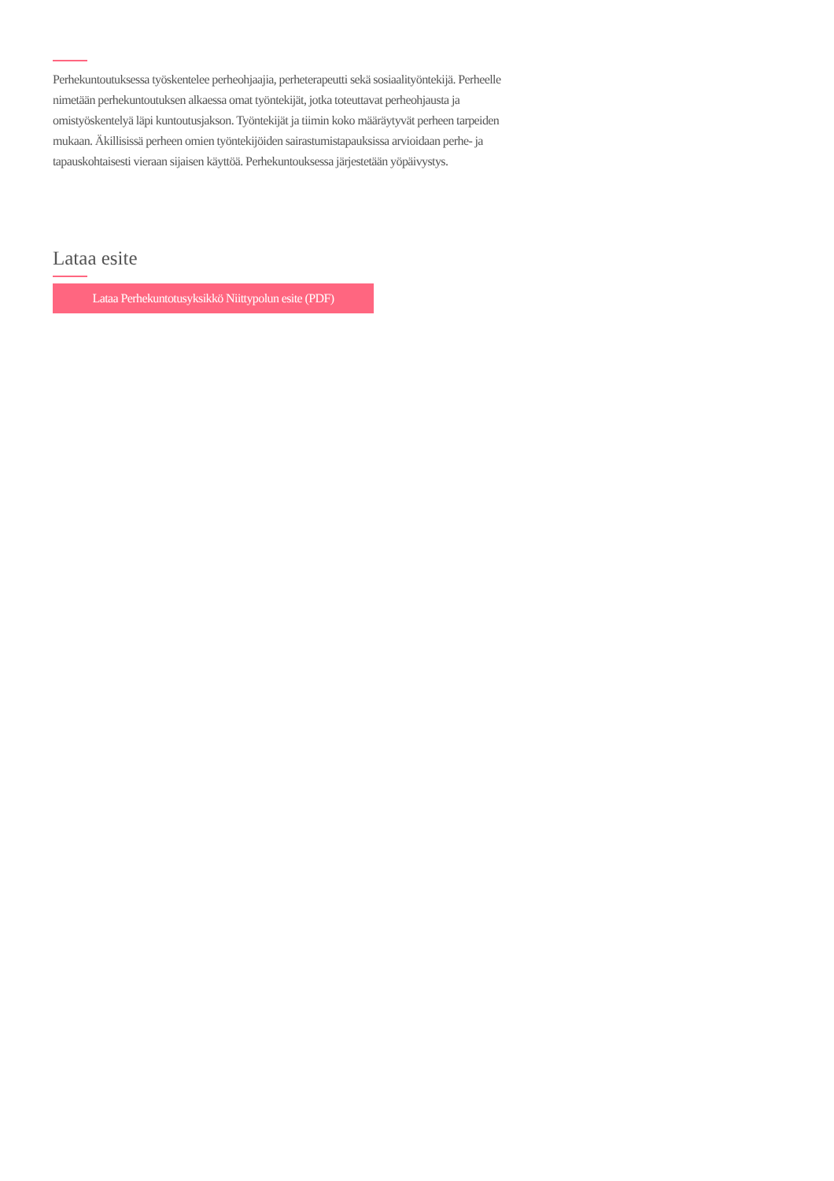Perhekuntoutuksessa työskentelee perheohjaajia, perheterapeutti sekä sosiaalityöntekijä. Perheelle nimetään perhekuntoutuksen alkaessa omat työntekijät, jotka toteuttavat perheohjausta ja omistyöskentelyä läpi kuntoutusjakson. Työntekijät ja tiimin koko määräytyvät perheen tarpeiden mukaan. Äkillisissä perheen omien työntekijöiden sairastumistapauksissa arvioidaan perhe- ja tapauskohtaisesti vieraan sijaisen käyttöä. Perhekuntouksessa järjestetään yöpäivystys.
Lataa esite
Lataa Perhekuntotusyksikkö Niittypolun esite (PDF)